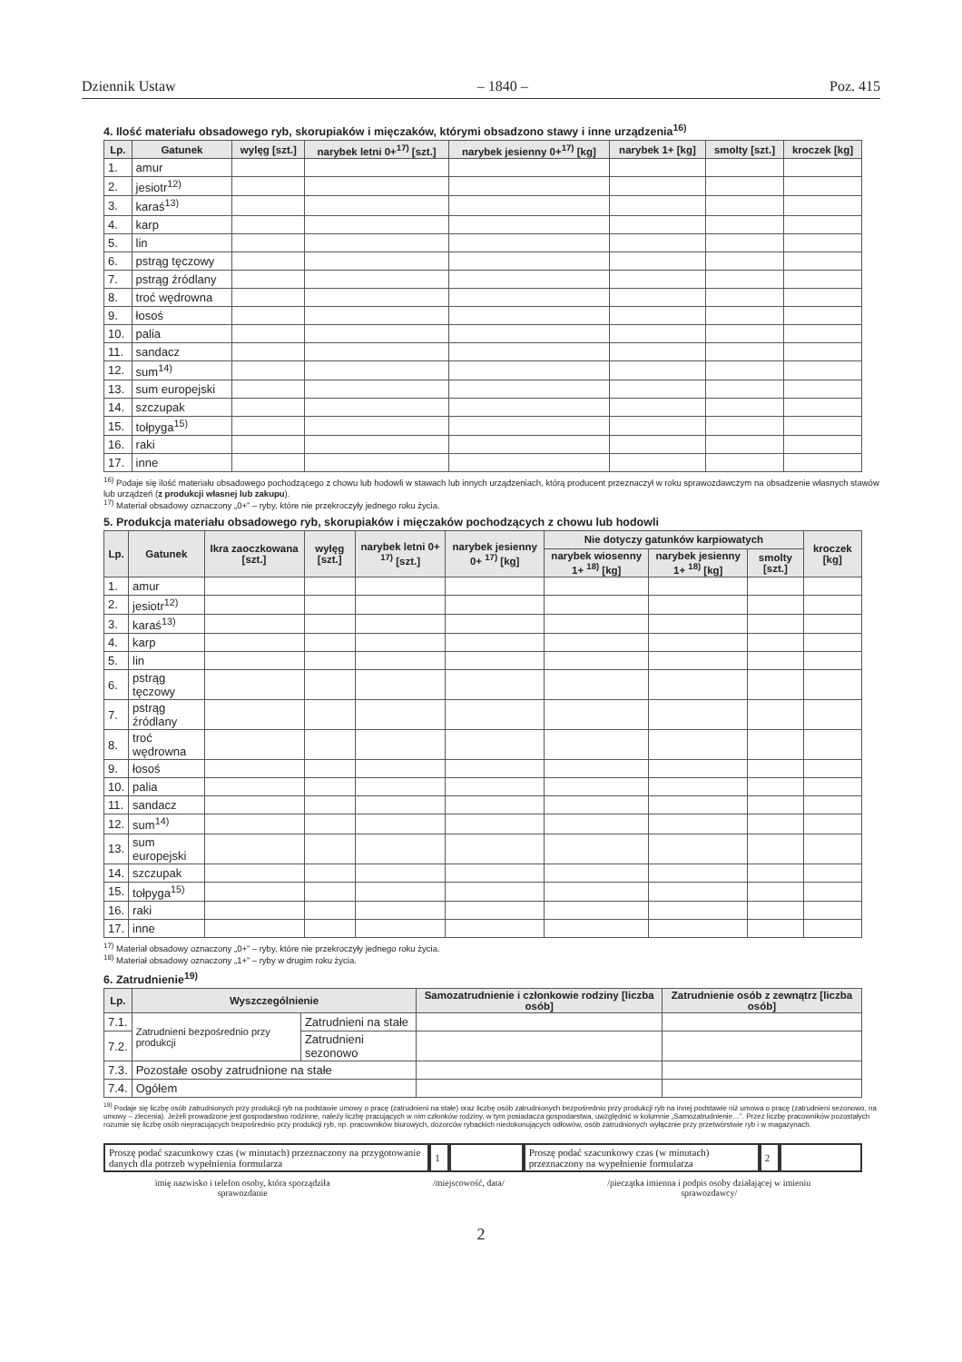Dziennik Ustaw – 1840 – Poz. 415
4. Ilość materiału obsadowego ryb, skorupiaków i mięczaków, którymi obsadzono stawy i inne urządzenia<sup>16)</sup>
| Lp. | Gatunek | wylęg [szt.] | narybek letni 0+<sup>17)</sup> [szt.] | narybek jesienny 0+<sup>17)</sup> [kg] | narybek 1+ [kg] | smolty [szt.] | kroczek [kg] |
| --- | --- | --- | --- | --- | --- | --- | --- |
| 1. | amur | | | | | | |
| 2. | jesiotr<sup>12)</sup> | | | | | | |
| 3. | karaś<sup>13)</sup> | | | | | | |
| 4. | karp | | | | | | |
| 5. | lin | | | | | | |
| 6. | pstrąg tęczowy | | | | | | |
| 7. | pstrąg źródlany | | | | | | |
| 8. | troć wędrowna | | | | | | |
| 9. | łosoś | | | | | | |
| 10. | palia | | | | | | |
| 11. | sandacz | | | | | | |
| 12. | sum<sup>14)</sup> | | | | | | |
| 13. | sum europejski | | | | | | |
| 14. | szczupak | | | | | | |
| 15. | tołpyga<sup>15)</sup> | | | | | | |
| 16. | raki | | | | | | |
| 17. | inne | | | | | | |
<sup>16)</sup> Podaje się ilość materiału obsadowego pochodzącego z chowu lub hodowli w stawach lub innych urządzeniach, którą producent przeznaczył w roku sprawozdawczym na obsadzenie własnych stawów lub urządzeń (z produkcji własnej lub zakupu).
<sup>17)</sup> Materiał obsadowy oznaczony „0+” – ryby, które nie przekroczyły jednego roku życia.
5. Produkcja materiału obsadowego ryb, skorupiaków i mięczaków pochodzących z chowu lub hodowli
| Lp. | Gatunek | Ikra zaoczkowana [szt.] | wylęg [szt.] | narybek letni 0+ <sup>17)</sup> [szt.] | narybek jesienny 0+ <sup>17)</sup> [kg] | Nie dotyczy gatunków karpiowatych | | | kroczek [kg] |
| --- | --- | --- | --- | --- | --- | --- | --- | --- | --- |
| | | | | | | narybek wiosenny 1+ <sup>18)</sup> [kg] | narybek jesienny 1+ <sup>18)</sup> [kg] | smolty [szt.] | |
| 1. | amur | | | | | | | | |
| 2. | jesiotr<sup>12)</sup> | | | | | | | | |
| 3. | karaś<sup>13)</sup> | | | | | | | | |
| 4. | karp | | | | | | | | |
| 5. | lin | | | | | | | | |
| 6. | pstrąg tęczowy | | | | | | | | |
| 7. | pstrąg źródlany | | | | | | | | |
| 8. | troć wędrowna | | | | | | | | |
| 9. | łosoś | | | | | | | | |
| 10. | palia | | | | | | | | |
| 11. | sandacz | | | | | | | | |
| 12. | sum<sup>14)</sup> | | | | | | | | |
| 13. | sum europejski | | | | | | | | |
| 14. | szczupak | | | | | | | | |
| 15. | tołpyga<sup>15)</sup> | | | | | | | | |
| 16. | raki | | | | | | | | |
| 17. | inne | | | | | | | | |
<sup>17)</sup> Materiał obsadowy oznaczony „0+” – ryby, które nie przekroczyły jednego roku życia.
<sup>18)</sup> Materiał obsadowy oznaczony „1+” – ryby w drugim roku życia.
6. Zatrudnienie<sup>19)</sup>
| Lp. | Wyszczególnienie | | Samozatrudnienie i członkowie rodziny [liczba osób] | Zatrudnienie osób z zewnątrz [liczba osób] |
| --- | --- | --- | --- | --- |
| 7.1. | Zatrudnieni bezpośrednio przy produkcji | Zatrudnieni na stałe | | |
| 7.2. | | Zatrudnieni sezonowo | | |
| 7.3. | Pozostałe osoby zatrudnione na stałe | | | |
| 7.4. | Ogółem | | | |
<sup>19)</sup> Podaje się liczbę osób zatrudnionych przy produkcji ryb na podstawie umowy o pracę (zatrudnieni na stałe) oraz liczbę osób zatrudnionych bezpośrednio przy produkcji ryb na innej podstawie niż umowa o pracę (zatrudnieni sezonowo, na umowy – zlecenia). Jeżeli prowadzone jest gospodarstwo rodzinne, należy liczbę pracujących w nim członków rodziny, w tym posiadacza gospodarstwa, uwzględnić w kolumnie „Samozatrudnienie…”. Przez liczbę pracowników pozostałych rozumie się liczbę osób niepracujących bezpośrednio przy produkcji ryb, np. pracowników biurowych, dozorców rybackich niedokonujących odłowów, osób zatrudnionych wyłącznie przy przetwórstwie ryb i w magazynach.
Proszę podać szacunkowy czas (w minutach) przeznaczony na przygotowanie danych dla potrzeb wypełnienia formularza
1 Proszę podać szacunkowy czas (w minutach) przeznaczony na wypełnienie formularza
2
imię nazwisko i telefon osoby, która sporządziła
sprawozdanie /miejscowość, data/ /pieczątka imienna i podpis osoby działającej w imieniu
sprawozdawcy/
2